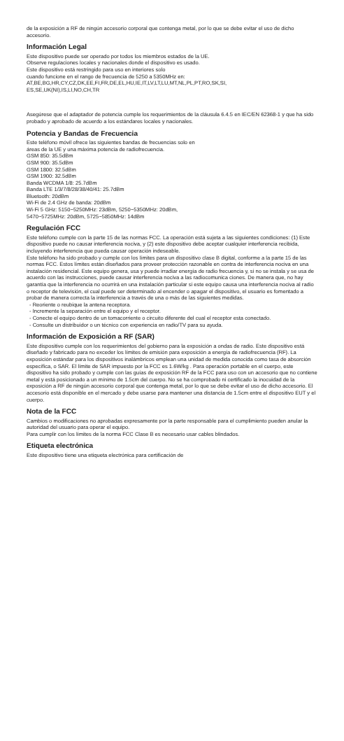de la exposición a RF de ningún accesorio corporal que contenga metal, por lo que se debe evitar el uso de dicho accesorio.
Información Legal
Este dispositivo puede ser operado por todos los miembros estados de la UE.
Observe regulaciones locales y nacionales donde el dispositivo es usado.
Este dispositivo está restringido para uso en interiores solo
cuando funcione en el rango de frecuencia de 5250 a 5350MHz en:
AT,BE,BG,HR,CY,CZ,DK,EE,FI,FR,DE,EL,HU,IE,IT,LV,LT,LU,MT,NL,PL,PT,RO,SK,SI,
ES,SE,UK(NI),IS,LI,NO,CH,TR
Asegúrese que el adaptador de potencia cumple los requerimientos de la cláusula 6.4.5 en IEC/EN 62368-1 y que ha sido probado y aprobado de acuerdo a los estándares locales y nacionales.
Potencia y Bandas de Frecuencia
Este teléfono móvil ofrece las siguientes bandas de frecuencias solo en
áreas de la UE y una máxima potencia de radiofrecuencia.
GSM 850: 35.5dBm
GSM 900: 35.5dBm
GSM 1800: 32.5dBm
GSM 1900: 32.5dBm
Banda WCDMA 1/8: 25.7dBm
Banda LTE 1/3/7/8/28/38/40/41: 25.7dBm
Bluetooth: 20dBm
Wi-Fi de 2.4 GHz de banda: 20dBm
Wi-Fi 5 GHz: 5150~5250MHz: 23dBm, 5250~5350MHz: 20dBm,
5470~5725MHz: 20dBm, 5725~5850MHz: 14dBm
Regulación FCC
Este teléfono cumple con la parte 15 de las normas FCC. La operación está sujeta a las siguientes condiciones: (1) Este dispositivo puede no causar interferencia nociva, y (2) este dispositivo debe aceptar cualquier interferencia recibida, incluyendo interferencia que pueda causar operación indeseable.
Este teléfono ha sido probado y cumple con los límites para un dispositivo clase B digital, conforme a la parte 15 de las normas FCC. Estos límites están diseñados para proveer protección razonable en contra de interferencia nociva en una instalación residencial. Este equipo genera, usa y puede irradiar energía de radio frecuencia y, si no se instala y se usa de acuerdo con las instrucciones, puede causar interferencia nociva a las radiocomunica ciones. De manera que, no hay garantía que la interferencia no ocurrirá en una instalación particular si este equipo causa una interferencia nociva al radio o receptor de televisión, el cual puede ser determinado al encender o apagar el dispositivo, el usuario es fomentado a probar de manera correcta la interferencia a través de una o más de las siguientes medidas.
- Reoriente o reubique la antena receptora.
- Incremente la separación entre el equipo y el receptor.
- Conecte el equipo dentro de un tomacorriente o circuito diferente del cual el receptor esta conectado.
- Consulte un distribuidor o un técnico con experiencia en radio/TV para su ayuda.
Información de Exposición a RF (SAR)
Este dispositivo cumple con los requerimientos del gobierno para la exposición a ondas de radio. Este dispositivo está diseñado y fabricado para no exceder los límites de emisión para exposición a energía de radiofrecuencia (RF). La exposición estándar para los dispositivos inalámbricos emplean una unidad de medida conocida como tasa de absorción específica, o SAR. El límite de SAR impuesto por la FCC es 1.6W/kg . Para operación portable en el cuerpo, este dispositivo ha sido probado y cumple con las guías de exposición RF de la FCC para uso con un accesorio que no contiene metal y está posicionado a un mínimo de 1.5cm del cuerpo. No se ha comprobado ni certificado la inocuidad de la exposición a RF de ningún accesorio corporal que contenga metal, por lo que se debe evitar el uso de dicho accesorio. El accesorio está disponible en el mercado y debe usarse para mantener una distancia de 1.5cm entre el dispositivo EUT y el cuerpo.
Nota de la FCC
Cambios o modificaciones no aprobadas expresamente por la parte responsable para el cumplimiento pueden anular la autoridad del usuario para operar el equipo.
Para cumplir con los límites de la norma FCC Clase B es necesario usar cables blindados.
Etiqueta electrónica
Este dispositivo tiene una etiqueta electrónica para certificación de